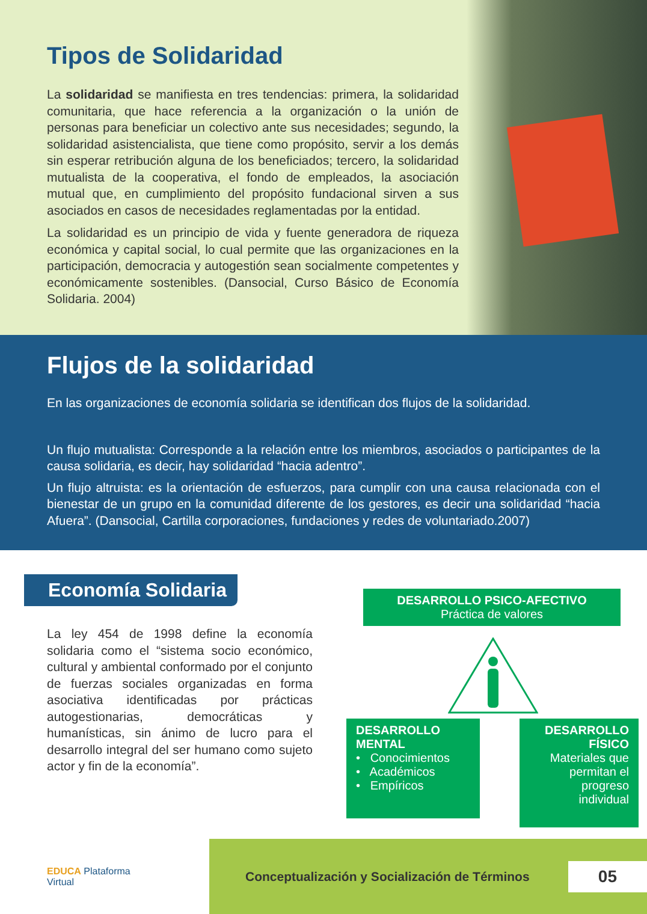Tipos de Solidaridad
La solidaridad se manifiesta en tres tendencias: primera, la solidaridad comunitaria, que hace referencia a la organización o la unión de personas para beneficiar un colectivo ante sus necesidades; segundo, la solidaridad asistencialista, que tiene como propósito, servir a los demás sin esperar retribución alguna de los beneficiados; tercero, la solidaridad mutualista de la cooperativa, el fondo de empleados, la asociación mutual que, en cumplimiento del propósito fundacional sirven a sus asociados en casos de necesidades reglamentadas por la entidad.
La solidaridad es un principio de vida y fuente generadora de riqueza económica y capital social, lo cual permite que las organizaciones en la participación, democracia y autogestión sean socialmente competentes y económicamente sostenibles. (Dansocial, Curso Básico de Economía Solidaria. 2004)
Flujos de la solidaridad
En las organizaciones de economía solidaria se identifican dos flujos de la solidaridad.
Un flujo mutualista: Corresponde a la relación entre los miembros, asociados o participantes de la causa solidaria, es decir, hay solidaridad “hacia adentro”.
Un flujo altruista: es la orientación de esfuerzos, para cumplir con una causa relacionada con el bienestar de un grupo en la comunidad diferente de los gestores, es decir una solidaridad “hacia Afuera”. (Dansocial, Cartilla corporaciones, fundaciones y redes de voluntariado.2007)
Economía Solidaria
La ley 454 de 1998 define la economía solidaria como el “sistema socio económico, cultural y ambiental conformado por el conjunto de fuerzas sociales organizadas en forma asociativa identificadas por prácticas autogestionarias, democráticas y humanísticas, sin ánimo de lucro para el desarrollo integral del ser humano como sujeto actor y fin de la economía”.
DESARROLLO PSICO-AFECTIVO
Práctica de valores
DESARROLLO MENTAL
• Conocimientos
• Académicos
• Empíricos
DESARROLLO FÍSICO
Materiales que permitan el progreso individual
EDUCA Plataforma
Virtual
Conceptualización y Socialización de Términos 05